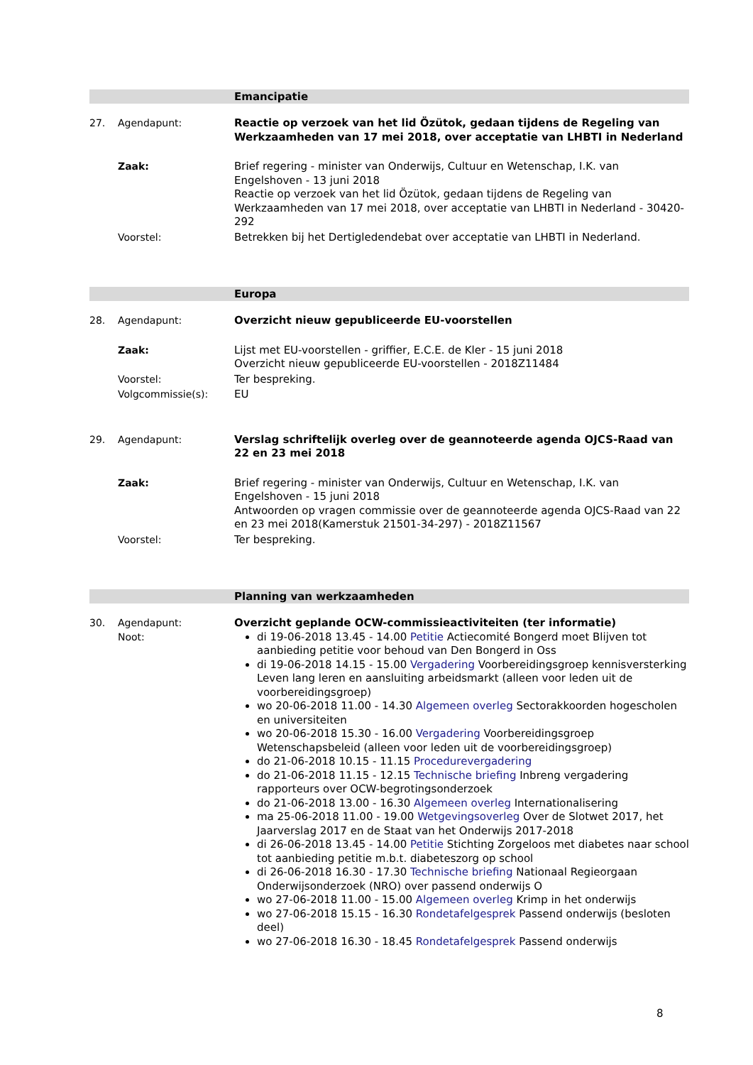Emancipatie
27. Agendapunt: Reactie op verzoek van het lid Özütok, gedaan tijdens de Regeling van Werkzaamheden van 17 mei 2018, over acceptatie van LHBTI in Nederland
Zaak: Brief regering - minister van Onderwijs, Cultuur en Wetenschap, I.K. van Engelshoven - 13 juni 2018
Reactie op verzoek van het lid Özütok, gedaan tijdens de Regeling van Werkzaamheden van 17 mei 2018, over acceptatie van LHBTI in Nederland - 30420-292
Voorstel: Betrekken bij het Dertigledendebat over acceptatie van LHBTI in Nederland.
Europa
28. Agendapunt: Overzicht nieuw gepubliceerde EU-voorstellen
Zaak: Lijst met EU-voorstellen - griffier, E.C.E. de Kler - 15 juni 2018
Overzicht nieuw gepubliceerde EU-voorstellen - 2018Z11484
Voorstel: Ter bespreking.
Volgcommissie(s): EU
29. Agendapunt: Verslag schriftelijk overleg over de geannoteerde agenda OJCS-Raad van 22 en 23 mei 2018
Zaak: Brief regering - minister van Onderwijs, Cultuur en Wetenschap, I.K. van Engelshoven - 15 juni 2018
Antwoorden op vragen commissie over de geannoteerde agenda OJCS-Raad van 22 en 23 mei 2018(Kamerstuk 21501-34-297) - 2018Z11567
Voorstel: Ter bespreking.
Planning van werkzaamheden
30. Agendapunt: Overzicht geplande OCW-commissieactiviteiten (ter informatie)
Noot: di 19-06-2018 13.45 - 14.00 Petitie Actiecomité Bongerd moet Blijven tot aanbieding petitie voor behoud van Den Bongerd in Oss
di 19-06-2018 14.15 - 15.00 Vergadering Voorbereidingsgroep kennisversterking Leven lang leren en aansluiting arbeidsmarkt (alleen voor leden uit de voorbereidingsgroep)
wo 20-06-2018 11.00 - 14.30 Algemeen overleg Sectorakkoorden hogescholen en universiteiten
wo 20-06-2018 15.30 - 16.00 Vergadering Voorbereidingsgroep Wetenschapsbeleid (alleen voor leden uit de voorbereidingsgroep)
do 21-06-2018 10.15 - 11.15 Procedurevergadering
do 21-06-2018 11.15 - 12.15 Technische briefing Inbreng vergadering rapporteurs over OCW-begrotingsonderzoek
do 21-06-2018 13.00 - 16.30 Algemeen overleg Internationalisering
ma 25-06-2018 11.00 - 19.00 Wetgevingsoverleg Over de Slotwet 2017, het Jaarverslag 2017 en de Staat van het Onderwijs 2017-2018
di 26-06-2018 13.45 - 14.00 Petitie Stichting Zorgeloos met diabetes naar school tot aanbieding petitie m.b.t. diabeteszorg op school
di 26-06-2018 16.30 - 17.30 Technische briefing Nationaal Regieorgaan Onderwijsonderzoek (NRO) over passend onderwijs O
wo 27-06-2018 11.00 - 15.00 Algemeen overleg Krimp in het onderwijs
wo 27-06-2018 15.15 - 16.30 Rondetafelgesprek Passend onderwijs (besloten deel)
wo 27-06-2018 16.30 - 18.45 Rondetafelgesprek Passend onderwijs
8